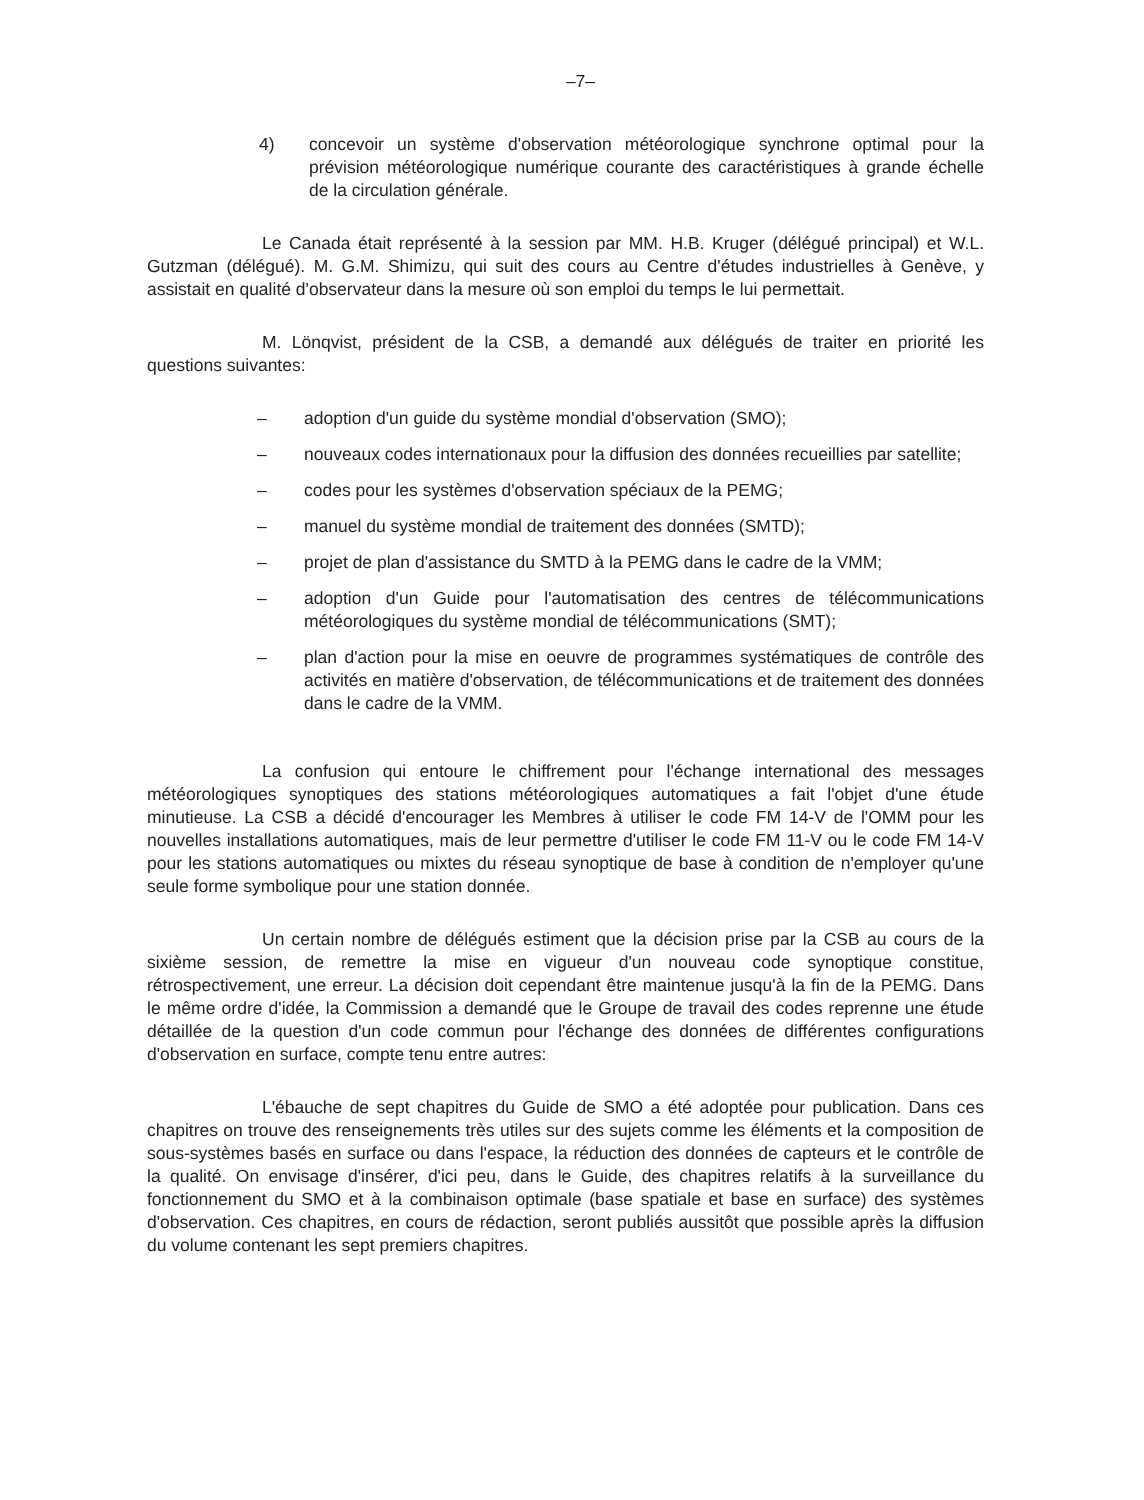–7–
4) concevoir un système d'observation météorologique synchrone optimal pour la prévision météorologique numérique courante des caractéristiques à grande échelle de la circulation générale.
Le Canada était représenté à la session par MM. H.B. Kruger (délégué principal) et W.L. Gutzman (délégué). M. G.M. Shimizu, qui suit des cours au Centre d'études industrielles à Genève, y assistait en qualité d'observateur dans la mesure où son emploi du temps le lui permettait.
M. Lönqvist, président de la CSB, a demandé aux délégués de traiter en priorité les questions suivantes:
– adoption d'un guide du système mondial d'observation (SMO);
– nouveaux codes internationaux pour la diffusion des données recueillies par satellite;
– codes pour les systèmes d'observation spéciaux de la PEMG;
– manuel du système mondial de traitement des données (SMTD);
– projet de plan d'assistance du SMTD à la PEMG dans le cadre de la VMM;
– adoption d'un Guide pour l'automatisation des centres de télécommunications météorologiques du système mondial de télécommunications (SMT);
– plan d'action pour la mise en oeuvre de programmes systématiques de contrôle des activités en matière d'observation, de télécommunications et de traitement des données dans le cadre de la VMM.
La confusion qui entoure le chiffrement pour l'échange international des messages météorologiques synoptiques des stations météorologiques automatiques a fait l'objet d'une étude minutieuse. La CSB a décidé d'encourager les Membres à utiliser le code FM 14-V de l'OMM pour les nouvelles installations automatiques, mais de leur permettre d'utiliser le code FM 11-V ou le code FM 14-V pour les stations automatiques ou mixtes du réseau synoptique de base à condition de n'employer qu'une seule forme symbolique pour une station donnée.
Un certain nombre de délégués estiment que la décision prise par la CSB au cours de la sixième session, de remettre la mise en vigueur d'un nouveau code synoptique constitue, rétrospectivement, une erreur. La décision doit cependant être maintenue jusqu'à la fin de la PEMG. Dans le même ordre d'idée, la Commission a demandé que le Groupe de travail des codes reprenne une étude détaillée de la question d'un code commun pour l'échange des données de différentes configurations d'observation en surface, compte tenu entre autres:
L'ébauche de sept chapitres du Guide de SMO a été adoptée pour publication. Dans ces chapitres on trouve des renseignements très utiles sur des sujets comme les éléments et la composition de sous-systèmes basés en surface ou dans l'espace, la réduction des données de capteurs et le contrôle de la qualité. On envisage d'insérer, d'ici peu, dans le Guide, des chapitres relatifs à la surveillance du fonctionnement du SMO et à la combinaison optimale (base spatiale et base en surface) des systèmes d'observation. Ces chapitres, en cours de rédaction, seront publiés aussitôt que possible après la diffusion du volume contenant les sept premiers chapitres.